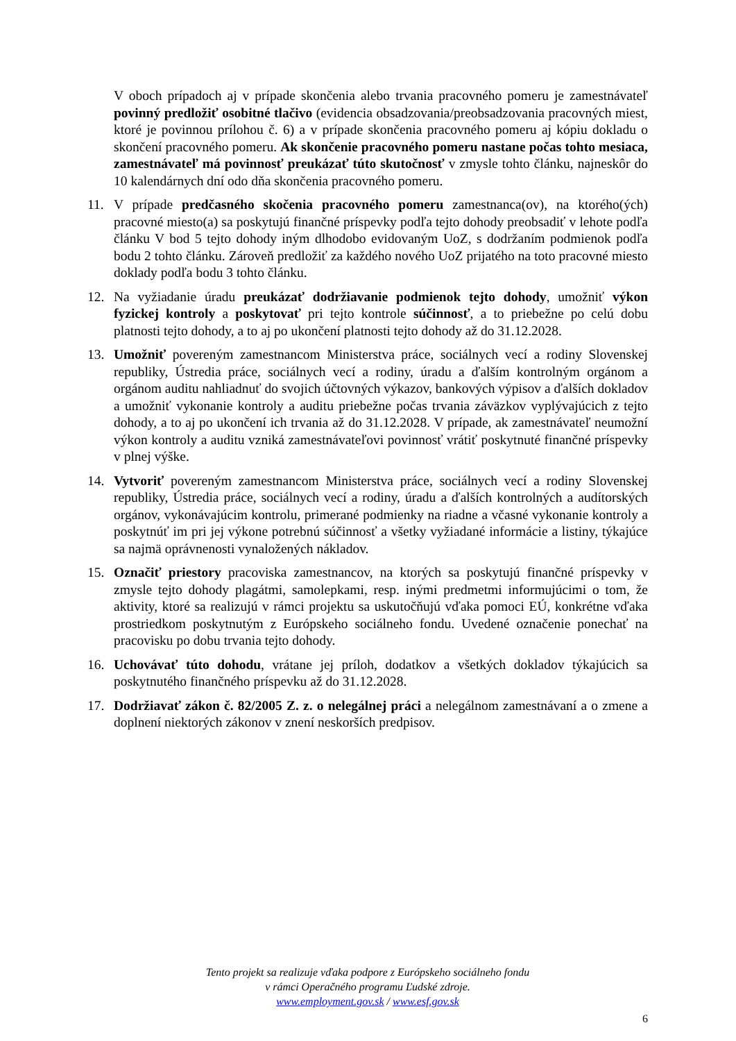V oboch prípadoch aj v prípade skončenia alebo trvania pracovného pomeru je zamestnávateľ povinný predložiť osobitné tlačivo (evidencia obsadzovania/preobsadzovania pracovných miest, ktoré je povinnou prílohou č. 6) a v prípade skončenia pracovného pomeru aj kópiu dokladu o skončení pracovného pomeru. Ak skončenie pracovného pomeru nastane počas tohto mesiaca, zamestnávateľ má povinnosť preukázať túto skutočnosť v zmysle tohto článku, najneskôr do 10 kalendárnych dní odo dňa skončenia pracovného pomeru.
11. V prípade predčasného skočenia pracovného pomeru zamestnanca(ov), na ktorého(ých) pracovné miesto(a) sa poskytujú finančné príspevky podľa tejto dohody preobsadiť v lehote podľa článku V bod 5 tejto dohody iným dlhodobo evidovaným UoZ, s dodržaním podmienok podľa bodu 2 tohto článku. Zároveň predložiť za každého nového UoZ prijatého na toto pracovné miesto doklady podľa bodu 3 tohto článku.
12. Na vyžiadanie úradu preukázať dodržiavanie podmienok tejto dohody, umožniť výkon fyzickej kontroly a poskytovať pri tejto kontrole súčinnosť, a to priebežne po celú dobu platnosti tejto dohody, a to aj po ukončení platnosti tejto dohody až do 31.12.2028.
13. Umožniť povereným zamestnancom Ministerstva práce, sociálnych vecí a rodiny Slovenskej republiky, Ústredia práce, sociálnych vecí a rodiny, úradu a ďalším kontrolným orgánom a orgánom auditu nahliadnuť do svojich účtovných výkazov, bankových výpisov a ďalších dokladov a umožniť vykonanie kontroly a auditu priebežne počas trvania záväzkov vyplývajúcich z tejto dohody, a to aj po ukončení ich trvania až do 31.12.2028. V prípade, ak zamestnávateľ neumožní výkon kontroly a auditu vzniká zamestnávateľovi povinnosť vrátiť poskytnuté finančné príspevky v plnej výške.
14. Vytvoriť povereným zamestnancom Ministerstva práce, sociálnych vecí a rodiny Slovenskej republiky, Ústredia práce, sociálnych vecí a rodiny, úradu a ďalších kontrolných a audítorských orgánov, vykonávajúcim kontrolu, primerané podmienky na riadne a včasné vykonanie kontroly a poskytnúť im pri jej výkone potrebnú súčinnosť a všetky vyžiadané informácie a listiny, týkajúce sa najmä oprávnenosti vynaložených nákladov.
15. Označiť priestory pracoviska zamestnancov, na ktorých sa poskytujú finančné príspevky v zmysle tejto dohody plagátmi, samolepkami, resp. inými predmetmi informujúcimi o tom, že aktivity, ktoré sa realizujú v rámci projektu sa uskutočňujú vďaka pomoci EÚ, konkrétne vďaka prostriedkom poskytnutým z Európskeho sociálneho fondu. Uvedené označenie ponechať na pracovisku po dobu trvania tejto dohody.
16. Uchovávať túto dohodu, vrátane jej príloh, dodatkov a všetkých dokladov týkajúcich sa poskytnutého finančného príspevku až do 31.12.2028.
17. Dodržiavať zákon č. 82/2005 Z. z. o nelegálnej práci a nelegálnom zamestnávaní a o zmene a doplnení niektorých zákonov v znení neskorších predpisov.
Tento projekt sa realizuje vďaka podpore z Európskeho sociálneho fondu
v rámci Operačného programu Ľudské zdroje.
www.employment.gov.sk / www.esf.gov.sk
6